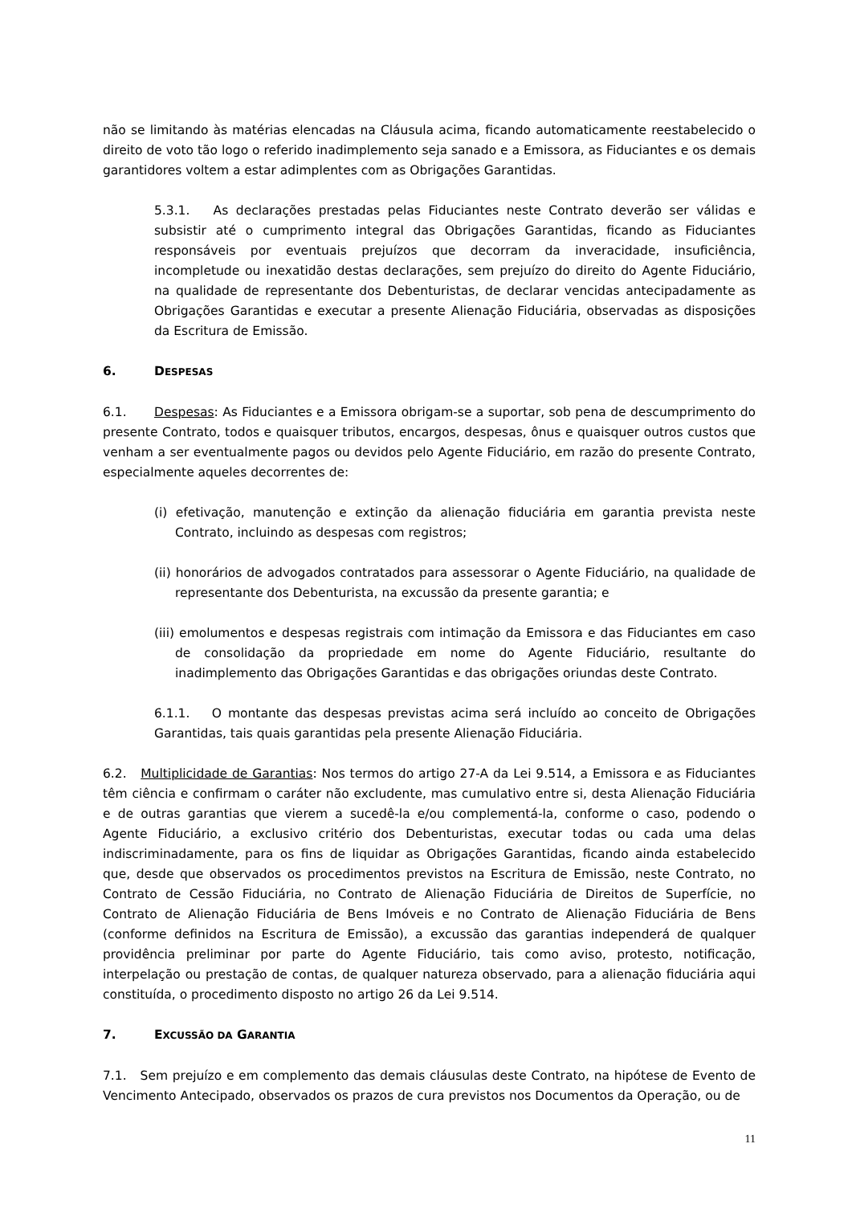não se limitando às matérias elencadas na Cláusula acima, ficando automaticamente reestabelecido o direito de voto tão logo o referido inadimplemento seja sanado e a Emissora, as Fiduciantes e os demais garantidores voltem a estar adimplentes com as Obrigações Garantidas.
5.3.1. As declarações prestadas pelas Fiduciantes neste Contrato deverão ser válidas e subsistir até o cumprimento integral das Obrigações Garantidas, ficando as Fiduciantes responsáveis por eventuais prejuízos que decorram da inveracidade, insuficiência, incompletude ou inexatidão destas declarações, sem prejuízo do direito do Agente Fiduciário, na qualidade de representante dos Debenturistas, de declarar vencidas antecipadamente as Obrigações Garantidas e executar a presente Alienação Fiduciária, observadas as disposições da Escritura de Emissão.
6. DESPESAS
6.1. Despesas: As Fiduciantes e a Emissora obrigam-se a suportar, sob pena de descumprimento do presente Contrato, todos e quaisquer tributos, encargos, despesas, ônus e quaisquer outros custos que venham a ser eventualmente pagos ou devidos pelo Agente Fiduciário, em razão do presente Contrato, especialmente aqueles decorrentes de:
(i) efetivação, manutenção e extinção da alienação fiduciária em garantia prevista neste Contrato, incluindo as despesas com registros;
(ii) honorários de advogados contratados para assessorar o Agente Fiduciário, na qualidade de representante dos Debenturista, na excussão da presente garantia; e
(iii) emolumentos e despesas registrais com intimação da Emissora e das Fiduciantes em caso de consolidação da propriedade em nome do Agente Fiduciário, resultante do inadimplemento das Obrigações Garantidas e das obrigações oriundas deste Contrato.
6.1.1. O montante das despesas previstas acima será incluído ao conceito de Obrigações Garantidas, tais quais garantidas pela presente Alienação Fiduciária.
6.2. Multiplicidade de Garantias: Nos termos do artigo 27-A da Lei 9.514, a Emissora e as Fiduciantes têm ciência e confirmam o caráter não excludente, mas cumulativo entre si, desta Alienação Fiduciária e de outras garantias que vierem a sucedê-la e/ou complementá-la, conforme o caso, podendo o Agente Fiduciário, a exclusivo critério dos Debenturistas, executar todas ou cada uma delas indiscriminadamente, para os fins de liquidar as Obrigações Garantidas, ficando ainda estabelecido que, desde que observados os procedimentos previstos na Escritura de Emissão, neste Contrato, no Contrato de Cessão Fiduciária, no Contrato de Alienação Fiduciária de Direitos de Superfície, no Contrato de Alienação Fiduciária de Bens Imóveis e no Contrato de Alienação Fiduciária de Bens (conforme definidos na Escritura de Emissão), a excussão das garantias independerá de qualquer providência preliminar por parte do Agente Fiduciário, tais como aviso, protesto, notificação, interpelação ou prestação de contas, de qualquer natureza observado, para a alienação fiduciária aqui constituída, o procedimento disposto no artigo 26 da Lei 9.514.
7. EXCUSSÃO DA GARANTIA
7.1. Sem prejuízo e em complemento das demais cláusulas deste Contrato, na hipótese de Evento de Vencimento Antecipado, observados os prazos de cura previstos nos Documentos da Operação, ou de
11